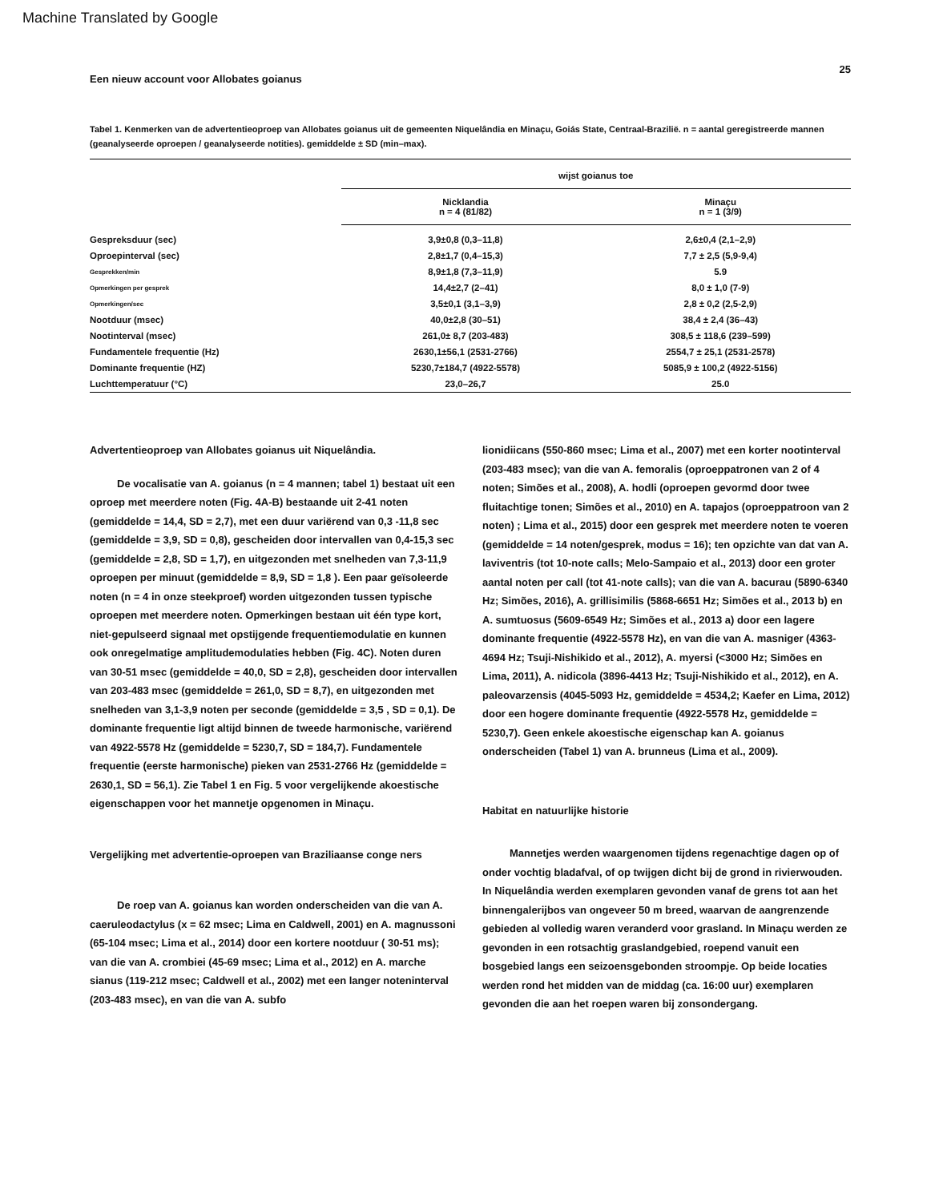Machine Translated by Google
Een nieuw account voor Allobates goianus 25
Tabel 1. Kenmerken van de advertentieoproep van Allobates goianus uit de gemeenten Niquelândia en Minaçu, Goiás State, Centraal-Brazilië. n = aantal geregistreerde mannen (geanalyseerde oproepen / geanalyseerde notities). gemiddelde ± SD (min–max).
| | wijst goianus toe | |
| --- | --- | --- |
| | Nicklandia n = 4 (81/82) | Minaçu n = 1 (3/9) |
| Gespreksduur (sec) | 3,9±0,8 (0,3–11,8) | 2,6±0,4 (2,1–2,9) |
| Oproepinterval (sec) | 2,8±1,7 (0,4–15,3) | 7,7 ± 2,5 (5,9-9,4) |
| Gesprekken/min | 8,9±1,8 (7,3–11,9) | 5.9 |
| Opmerkingen per gesprek | 14,4±2,7 (2–41) | 8,0 ± 1,0 (7-9) |
| Opmerkingen/sec | 3,5±0,1 (3,1–3,9) | 2,8 ± 0,2 (2,5-2,9) |
| Nootduur (msec) | 40,0±2,8 (30–51) | 38,4 ± 2,4 (36–43) |
| Nootinterval (msec) | 261,0± 8,7 (203-483) | 308,5 ± 118,6 (239–599) |
| Fundamentele frequentie (Hz) | 2630,1±56,1 (2531-2766) | 2554,7 ± 25,1 (2531-2578) |
| Dominante frequentie (HZ) | 5230,7±184,7 (4922-5578) | 5085,9 ± 100,2 (4922-5156) |
| Luchttemperatuur (°C) | 23,0–26,7 | 25.0 |
Advertentieoproep van Allobates goianus uit Niquelândia.
De vocalisatie van A. goianus (n = 4 mannen; tabel 1) bestaat uit een oproep met meerdere noten (Fig. 4A-B) bestaande uit 2-41 noten (gemiddelde = 14,4, SD = 2,7), met een duur variërend van 0,3 -11,8 sec (gemiddelde = 3,9, SD = 0,8), gescheiden door intervallen van 0,4-15,3 sec (gemiddelde = 2,8, SD = 1,7), en uitgezonden met snelheden van 7,3-11,9 oproepen per minuut (gemiddelde = 8,9, SD = 1,8 ). Een paar geïsoleerde noten (n = 4 in onze steekproef) worden uitgezonden tussen typische oproepen met meerdere noten. Opmerkingen bestaan uit één type kort, niet-gepulseerd signaal met opstijgende frequentiemodulatie en kunnen ook onregelmatige amplitudemodulaties hebben (Fig. 4C). Noten duren van 30-51 msec (gemiddelde = 40,0, SD = 2,8), gescheiden door intervallen van 203-483 msec (gemiddelde = 261,0, SD = 8,7), en uitgezonden met snelheden van 3,1-3,9 noten per seconde (gemiddelde = 3,5 , SD = 0,1). De dominante frequentie ligt altijd binnen de tweede harmonische, variërend van 4922-5578 Hz (gemiddelde = 5230,7, SD = 184,7). Fundamentele frequentie (eerste harmonische) pieken van 2531-2766 Hz (gemiddelde = 2630,1, SD = 56,1). Zie Tabel 1 en Fig. 5 voor vergelijkende akoestische eigenschappen voor het mannetje opgenomen in Minaçu.
Vergelijking met advertentie-oproepen van Braziliaanse conge ners
De roep van A. goianus kan worden onderscheiden van die van A. caeruleodactylus (x = 62 msec; Lima en Caldwell, 2001) en A. magnussoni (65-104 msec; Lima et al., 2014) door een kortere nootduur ( 30-51 ms); van die van A. crombiei (45-69 msec; Lima et al., 2012) en A. marche sianus (119-212 msec; Caldwell et al., 2002) met een langer noteninterval (203-483 msec), en van die van A. subfo
lionidiicans (550-860 msec; Lima et al., 2007) met een korter nootinterval (203-483 msec); van die van A. femoralis (oproeppatronen van 2 of 4 noten; Simões et al., 2008), A. hodli (oproepen gevormd door twee fluitachtige tonen; Simões et al., 2010) en A. tapajos (oproeppatroon van 2 noten) ; Lima et al., 2015) door een gesprek met meerdere noten te voeren (gemiddelde = 14 noten/gesprek, modus = 16); ten opzichte van dat van A. laviventris (tot 10-note calls; Melo-Sampaio et al., 2013) door een groter aantal noten per call (tot 41-note calls); van die van A. bacurau (5890-6340 Hz; Simões, 2016), A. grillisimilis (5868-6651 Hz; Simões et al., 2013 b) en A. sumtuosus (5609-6549 Hz; Simões et al., 2013 a) door een lagere dominante frequentie (4922-5578 Hz), en van die van A. masniger (4363-4694 Hz; Tsuji-Nishikido et al., 2012), A. myersi (<3000 Hz; Simões en Lima, 2011), A. nidicola (3896-4413 Hz; Tsuji-Nishikido et al., 2012), en A. paleovarzensis (4045-5093 Hz, gemiddelde = 4534,2; Kaefer en Lima, 2012) door een hogere dominante frequentie (4922-5578 Hz, gemiddelde = 5230,7). Geen enkele akoestische eigenschap kan A. goianus onderscheiden (Tabel 1) van A. brunneus (Lima et al., 2009).
Habitat en natuurlijke historie
Mannetjes werden waargenomen tijdens regenachtige dagen op of onder vochtig bladafval, of op twijgen dicht bij de grond in rivierwouden. In Niquelândia werden exemplaren gevonden vanaf de grens tot aan het binnengalerijbos van ongeveer 50 m breed, waarvan de aangrenzende gebieden al volledig waren veranderd voor grasland. In Minaçu werden ze gevonden in een rotsachtig graslandgebied, roepend vanuit een bosgebied langs een seizoensgebonden stroompje. Op beide locaties werden rond het midden van de middag (ca. 16:00 uur) exemplaren gevonden die aan het roepen waren bij zonsondergang.